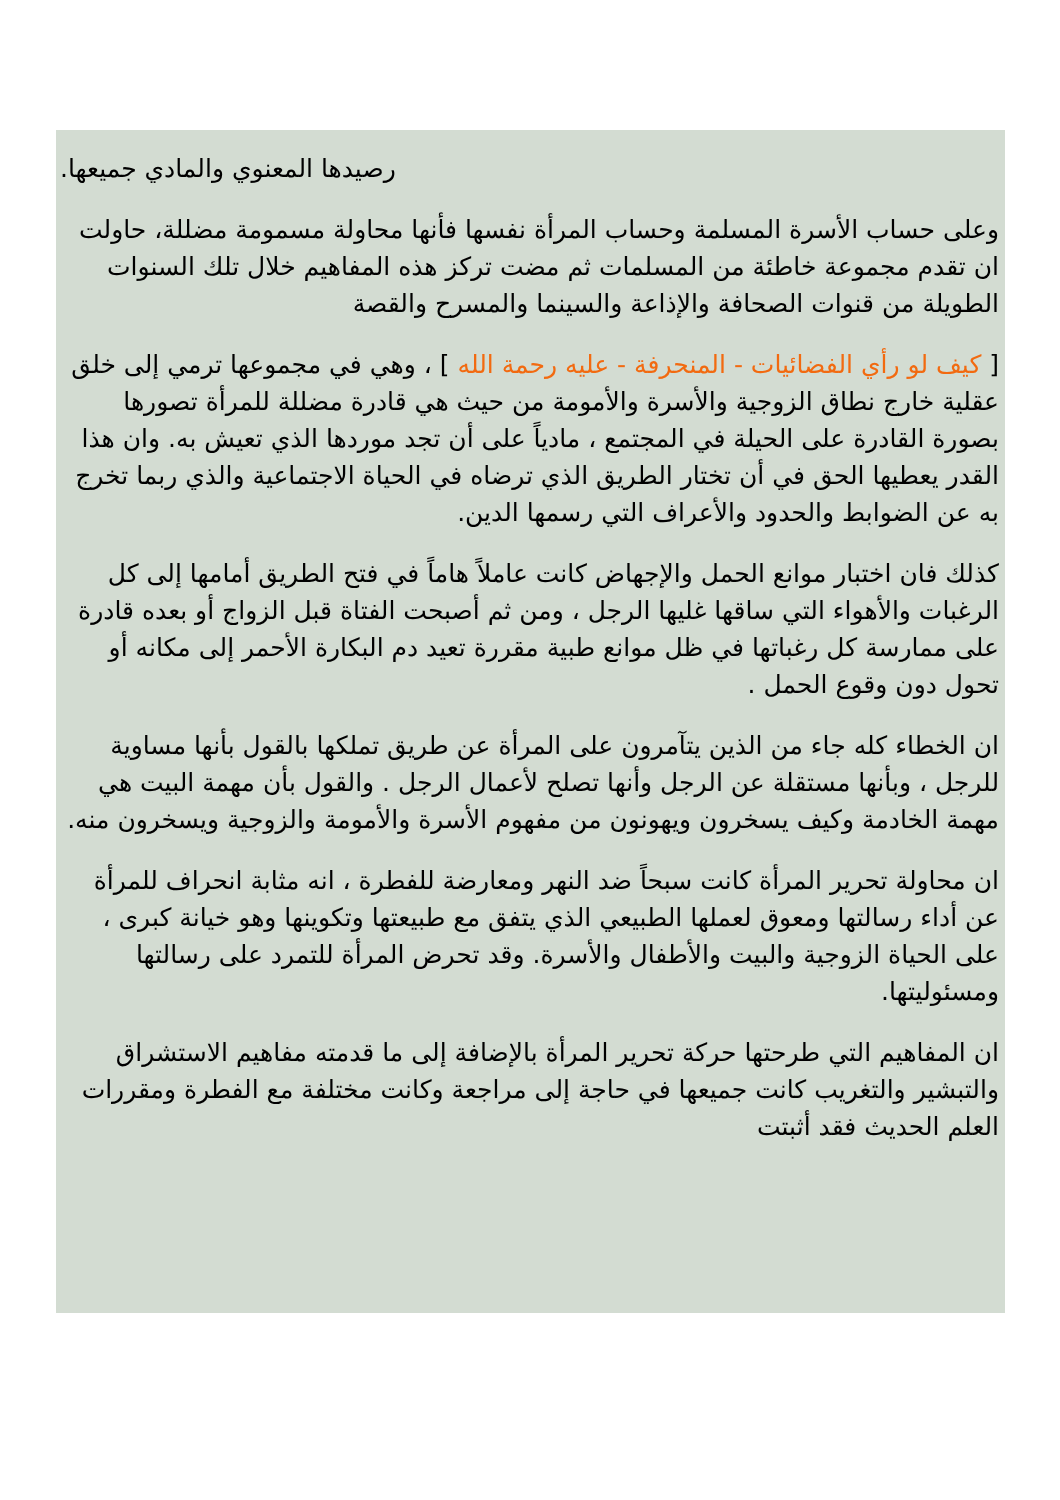رصيدها المعنوي والمادي جميعها.
وعلى حساب الأسرة المسلمة وحساب المرأة نفسها فأنها محاولة مسمومة مضللة، حاولت ان تقدم مجموعة خاطئة من المسلمات ثم مضت تركز هذه المفاهيم خلال تلك السنوات الطويلة من قنوات الصحافة والإذاعة والسينما والمسرح والقصة
[ كيف لو رأي الفضائيات - المنحرفة - عليه رحمة الله ] ، وهي في مجموعها ترمي إلى خلق عقلية خارج نطاق الزوجية والأسرة والأمومة من حيث هي قادرة مضللة للمرأة تصورها بصورة القادرة على الحيلة في المجتمع ، مادياً على أن تجد موردها الذي تعيش به. وان هذا القدر يعطيها الحق في أن تختار الطريق الذي ترضاه في الحياة الاجتماعية والذي ربما تخرج به عن الضوابط والحدود والأعراف التي رسمها الدين.
كذلك فان اختبار موانع الحمل والإجهاض كانت عاملاً هاماً في فتح الطريق أمامها إلى كل الرغبات والأهواء التي ساقها غليها الرجل ، ومن ثم أصبحت الفتاة قبل الزواج أو بعده قادرة على ممارسة كل رغباتها في ظل موانع طبية مقررة تعيد دم البكارة الأحمر إلى مكانه أو تحول دون وقوع الحمل .
ان الخطاء كله جاء من الذين يتآمرون على المرأة عن طريق تملكها بالقول بأنها مساوية للرجل ، وبأنها مستقلة عن الرجل وأنها تصلح لأعمال الرجل . والقول بأن مهمة البيت هي مهمة الخادمة وكيف يسخرون ويهونون من مفهوم الأسرة والأمومة والزوجية ويسخرون منه.
ان محاولة تحرير المرأة كانت سبحاً ضد النهر ومعارضة للفطرة ، انه مثابة انحراف للمرأة عن أداء رسالتها ومعوق لعملها الطبيعي الذي يتفق مع طبيعتها وتكوينها وهو خيانة كبرى ، على الحياة الزوجية والبيت والأطفال والأسرة. وقد تحرض المرأة للتمرد على رسالتها ومسئوليتها.
ان المفاهيم التي طرحتها حركة تحرير المرأة بالإضافة إلى ما قدمته مفاهيم الاستشراق والتبشير والتغريب كانت جميعها في حاجة إلى مراجعة وكانت مختلفة مع الفطرة ومقررات العلم الحديث فقد أثبتت